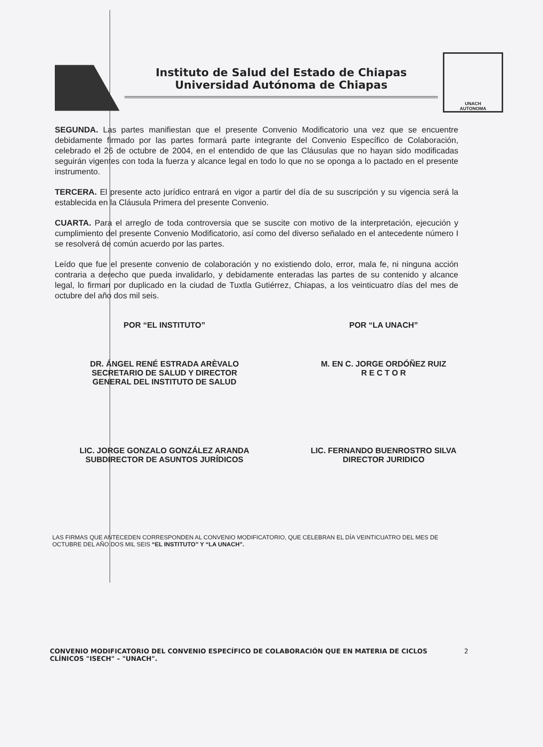Instituto de Salud del Estado de Chiapas
Universidad Autónoma de Chiapas
UNACH
AUTONOMA
SEGUNDA. Las partes manifiestan que el presente Convenio Modificatorio una vez que se encuentre debidamente firmado por las partes formará parte integrante del Convenio Específico de Colaboración, celebrado el 26 de octubre de 2004, en el entendido de que las Cláusulas que no hayan sido modificadas seguirán vigentes con toda la fuerza y alcance legal en todo lo que no se oponga a lo pactado en el presente instrumento.
TERCERA. El presente acto jurídico entrará en vigor a partir del día de su suscripción y su vigencia será la establecida en la Cláusula Primera del presente Convenio.
CUARTA. Para el arreglo de toda controversia que se suscite con motivo de la interpretación, ejecución y cumplimiento del presente Convenio Modificatorio, así como del diverso señalado en el antecedente número I se resolverá de común acuerdo por las partes.
Leído que fue el presente convenio de colaboración y no existiendo dolo, error, mala fe, ni ninguna acción contraria a derecho que pueda invalidarlo, y debidamente enteradas las partes de su contenido y alcance legal, lo firman por duplicado en la ciudad de Tuxtla Gutiérrez, Chiapas, a los veinticuatro días del mes de octubre del año dos mil seis.
POR “EL INSTITUTO” POR “LA UNACH”
DR. ÁNGEL RENÉ ESTRADA ARÈVALO
SECRETARIO DE SALUD Y DIRECTOR
GENERAL DEL INSTITUTO DE SALUD
M. EN C. JORGE ORDÓÑEZ RUIZ
R E C T O R
LIC. JORGE GONZALO GONZÁLEZ ARANDA
SUBDIRECTOR DE ASUNTOS JURÍDICOS
LIC. FERNANDO BUENROSTRO SILVA
DIRECTOR JURIDICO
LAS FIRMAS QUE ANTECEDEN CORRESPONDEN AL CONVENIO MODIFICATORIO, QUE CELEBRAN EL DÍA VEINTICUATRO DEL MES DE OCTUBRE DEL AÑO DOS MIL SEIS “EL INSTITUTO” Y “LA UNACH”.
CONVENIO MODIFICATORIO DEL CONVENIO ESPECÍFICO DE COLABORACIÓN QUE EN MATERIA DE CICLOS CLÍNICOS "ISECH" – "UNACH".
2